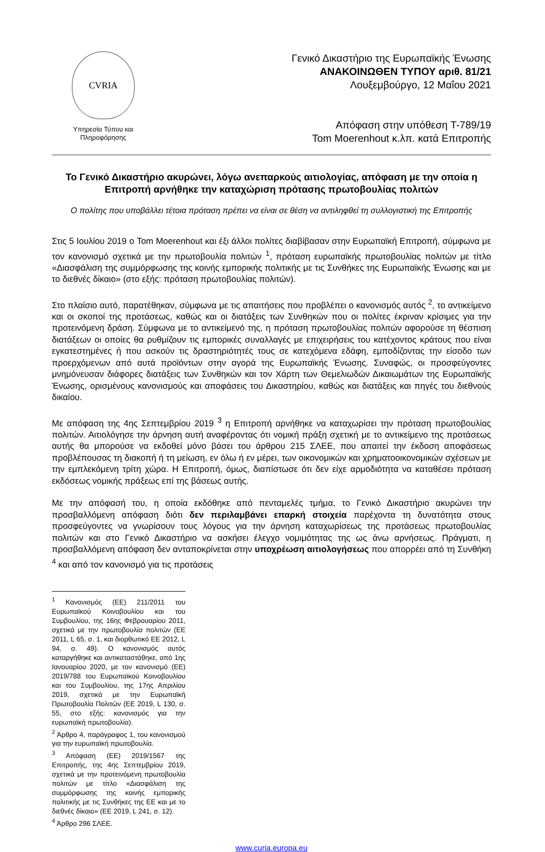CVRIA
Υπηρεσία Τύπου και
Πληροφόρησης
Γενικό Δικαστήριο της Ευρωπαϊκής Ένωσης
ΑΝΑΚΟΙΝΩΘΕΝ ΤΥΠΟΥ αριθ. 81/21
Λουξεμβούργο, 12 Μαΐου 2021
Απόφαση στην υπόθεση T-789/19
Tom Moerenhout κ.λπ. κατά Επιτροπής
Το Γενικό Δικαστήριο ακυρώνει, λόγω ανεπαρκούς αιτιολογίας, απόφαση με την οποία η Επιτροπή αρνήθηκε την καταχώριση πρότασης πρωτοβουλίας πολιτών
Ο πολίτης που υποβάλλει τέτοια πρόταση πρέπει να είναι σε θέση να αντιληφθεί τη συλλογιστική της Επιτροπής
Στις 5 Ιουλίου 2019 ο Tom Moerenhout και έξι άλλοι πολίτες διαβίβασαν στην Ευρωπαϊκή Επιτροπή, σύμφωνα με τον κανονισμό σχετικά με την πρωτοβουλία πολιτών <sup>1</sup>, πρόταση ευρωπαϊκής πρωτοβουλίας πολιτών με τίτλο «Διασφάλιση της συμμόρφωσης της κοινής εμπορικής πολιτικής με τις Συνθήκες της Ευρωπαϊκής Ένωσης και με το διεθνές δίκαιο» (στο εξής: πρόταση πρωτοβουλίας πολιτών).
Στο πλαίσιο αυτό, παρατέθηκαν, σύμφωνα με τις απαιτήσεις που προβλέπει ο κανονισμός αυτός <sup>2</sup>, το αντικείμενο και οι σκοποί της προτάσεως, καθώς και οι διατάξεις των Συνθηκών που οι πολίτες έκριναν κρίσιμες για την προτεινόμενη δράση. Σύμφωνα με το αντικείμενό της, η πρόταση πρωτοβουλίας πολιτών αφορούσε τη θέσπιση διατάξεων οι οποίες θα ρυθμίζουν τις εμπορικές συναλλαγές με επιχειρήσεις του κατέχοντος κράτους που είναι εγκατεστημένες ή που ασκούν τις δραστηριότητές τους σε κατεχόμενα εδάφη, εμποδίζοντας την είσοδο των προερχόμενων από αυτά προϊόντων στην αγορά της Ευρωπαϊκής Ένωσης. Συναφώς, οι προσφεύγοντες μνημόνευσαν διάφορες διατάξεις των Συνθηκών και τον Χάρτη των Θεμελιωδών Δικαιωμάτων της Ευρωπαϊκής Ένωσης, ορισμένους κανονισμούς και αποφάσεις του Δικαστηρίου, καθώς και διατάξεις και πηγές του διεθνούς δικαίου.
Με απόφαση της 4ης Σεπτεμβρίου 2019 <sup>3</sup> η Επιτροπή αρνήθηκε να καταχωρίσει την πρόταση πρωτοβουλίας πολιτών. Αιτιολόγησε την άρνηση αυτή αναφέροντας ότι νομική πράξη σχετική με το αντικείμενο της προτάσεως αυτής θα μπορούσε να εκδοθεί μόνο βάσει του άρθρου 215 ΣΛΕΕ, που απαιτεί την έκδοση αποφάσεως προβλέπουσας τη διακοπή ή τη μείωση, εν όλω ή εν μέρει, των οικονομικών και χρηματοοικονομικών σχέσεων με την εμπλεκόμενη τρίτη χώρα. Η Επιτροπή, όμως, διαπίστωσε ότι δεν είχε αρμοδιότητα να καταθέσει πρόταση εκδόσεως νομικής πράξεως επί της βάσεως αυτής.
Με την απόφασή του, η οποία εκδόθηκε από πενταμελές τμήμα, το Γενικό Δικαστήριο ακυρώνει την προσβαλλόμενη απόφαση διότι δεν περιλαμβάνει επαρκή στοιχεία παρέχοντα τη δυνατότητα στους προσφεύγοντες να γνωρίσουν τους λόγους για την άρνηση καταχωρίσεως της προτάσεως πρωτοβουλίας πολιτών και στο Γενικό Δικαστήριο να ασκήσει έλεγχο νομιμότητας της ως άνω αρνήσεως. Πράγματι, η προσβαλλόμενη απόφαση δεν ανταποκρίνεται στην υποχρέωση αιτιολογήσεως που απορρέει από τη Συνθήκη <sup>4</sup> και από τον κανονισμό για τις προτάσεις
<sup>1</sup> Κανονισμός (ΕΕ) 211/2011 του Ευρωπαϊκού Κοινοβουλίου και του Συμβουλίου, της 16ης Φεβρουαρίου 2011, σχετικά με την πρωτοβουλία πολιτών (ΕΕ 2011, L 65, σ. 1, και διορθωτικό ΕΕ 2012, L 94, σ. 49). Ο κανονισμός αυτός καταργήθηκε και αντικαταστάθηκε, από 1ης Ιανουαρίου 2020, με τον κανονισμό (ΕΕ) 2019/788 του Ευρωπαϊκού Κοινοβουλίου και του Συμβουλίου, της 17ης Απριλίου 2019, σχετικά με την Ευρωπαϊκή Πρωτοβουλία Πολιτών (ΕΕ 2019, L 130, σ. 55, στο εξής: κανονισμός για την ευρωπαϊκή πρωτοβουλία).
<sup>2</sup> Άρθρο 4, παράγραφος 1, του κανονισμού για την ευρωπαϊκή πρωτοβουλία.
<sup>3</sup> Απόφαση (ΕΕ) 2019/1567 της Επιτροπής, της 4ης Σεπτεμβρίου 2019, σχετικά με την προτεινόμενη πρωτοβουλία πολιτών με τίτλο «Διασφάλιση της συμμόρφωσης της κοινής εμπορικής πολιτικής με τις Συνθήκες της ΕΕ και με το διεθνές δίκαιο» (ΕΕ 2019, L 241, σ. 12).
<sup>4</sup> Άρθρο 296 ΣΛΕΕ.
www.curia.europa.eu